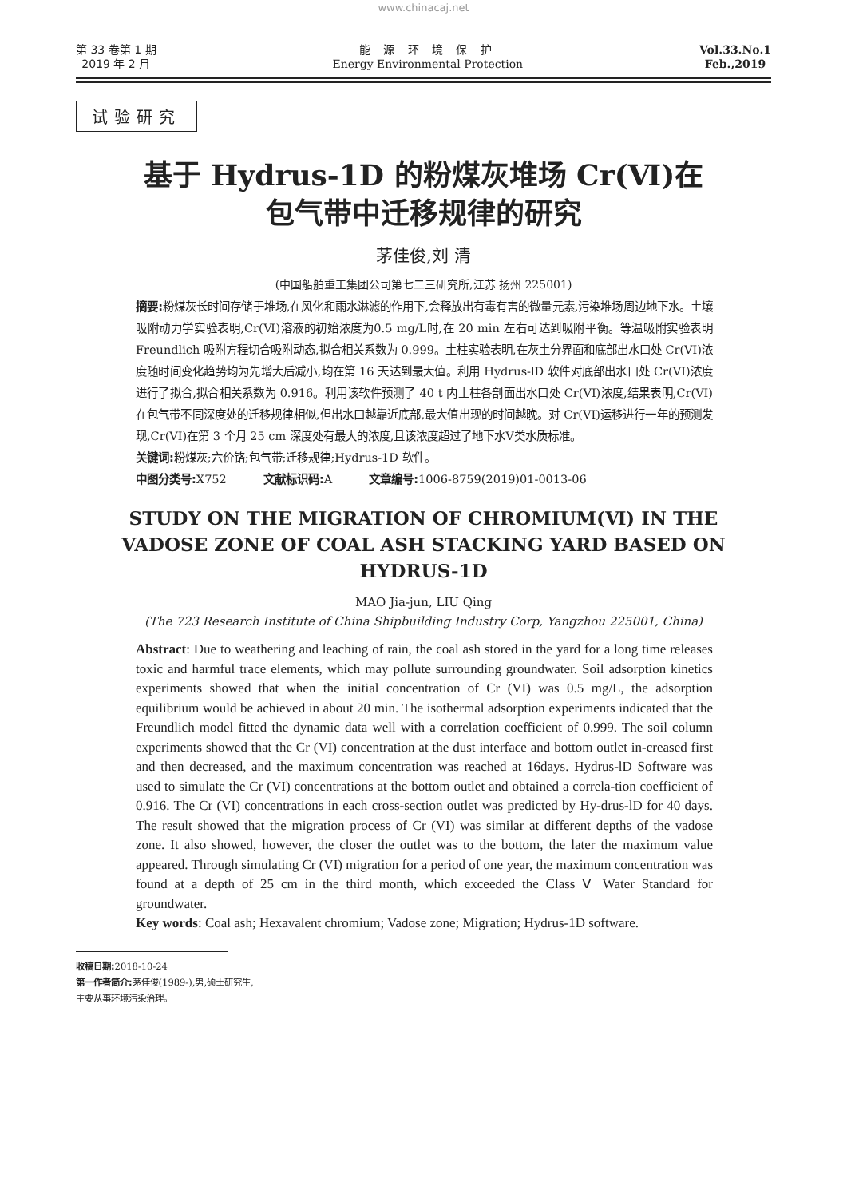www.chinacaj.net
第 33 卷第 1 期
2019 年 2 月
能 源 环 境 保 护
Energy Environmental Protection
Vol.33.No.1
Feb.,2019
试验研究
基于 Hydrus-1D 的粉煤灰堆场 Cr(Ⅵ)在
包气带中迁移规律的研究
茅佳俊,刘 清
(中国船舶重工集团公司第七二三研究所,江苏 扬州 225001)
摘要: 粉煤灰长时间存储于堆场,在风化和雨水淋滤的作用下,会释放出有毒有害的微量元素,污染堆场周边地下水。土壤吸附动力学实验表明,Cr(Ⅵ)溶液的初始浓度为0.5 mg/L时,在 20 min 左右可达到吸附平衡。等温吸附实验表明 Freundlich 吸附方程切合吸附动态,拟合相关系数为 0.999。土柱实验表明,在灰土分界面和底部出水口处 Cr(VI)浓度随时间变化趋势均为先增大后减小,均在第 16 天达到最大值。利用 Hydrus-lD 软件对底部出水口处 Cr(VI)浓度进行了拟合,拟合相关系数为 0.916。利用该软件预测了 40 t 内土柱各剖面出水口处 Cr(VI)浓度,结果表明,Cr(VI)在包气带不同深度处的迁移规律相似,但出水口越靠近底部,最大值出现的时间越晚。对 Cr(VI)运移进行一年的预测发现,Cr(VI)在第 3 个月 25 cm 深度处有最大的浓度,且该浓度超过了地下水Ⅴ类水质标准。
关键词: 粉煤灰;六价铬;包气带;迁移规律;Hydrus-1D 软件。
中图分类号: X752 文献标识码: A 文章编号: 1006-8759(2019)01-0013-06
STUDY ON THE MIGRATION OF CHROMIUM(Ⅵ) IN THE VADOSE ZONE OF COAL ASH STACKING YARD BASED ON HYDRUS-1D
MAO Jia-jun, LIU Qing
(The 723 Research Institute of China Shipbuilding Industry Corp, Yangzhou 225001, China)
Abstract: Due to weathering and leaching of rain, the coal ash stored in the yard for a long time releases toxic and harmful trace elements, which may pollute surrounding groundwater. Soil adsorption kinetics experiments showed that when the initial concentration of Cr (VI) was 0.5 mg/L, the adsorption equilibrium would be achieved in about 20 min. The isothermal adsorption experiments indicated that the Freundlich model fitted the dynamic data well with a correlation coefficient of 0.999. The soil column experiments showed that the Cr (VI) concentration at the dust interface and bottom outlet in-creased first and then decreased, and the maximum concentration was reached at 16days. Hydrus-lD Software was used to simulate the Cr (VI) concentrations at the bottom outlet and obtained a correla-tion coefficient of 0.916. The Cr (VI) concentrations in each cross-section outlet was predicted by Hy-drus-lD for 40 days. The result showed that the migration process of Cr (VI) was similar at different depths of the vadose zone. It also showed, however, the closer the outlet was to the bottom, the later the maximum value appeared. Through simulating Cr (VI) migration for a period of one year, the maximum concentration was found at a depth of 25 cm in the third month, which exceeded the Class Ⅴ Water Standard for groundwater.
Key words: Coal ash; Hexavalent chromium; Vadose zone; Migration; Hydrus-1D software.
收稿日期: 2018-10-24
第一作者简介: 茅佳俊(1989-),男,硕士研究生,
主要从事环境污染治理。